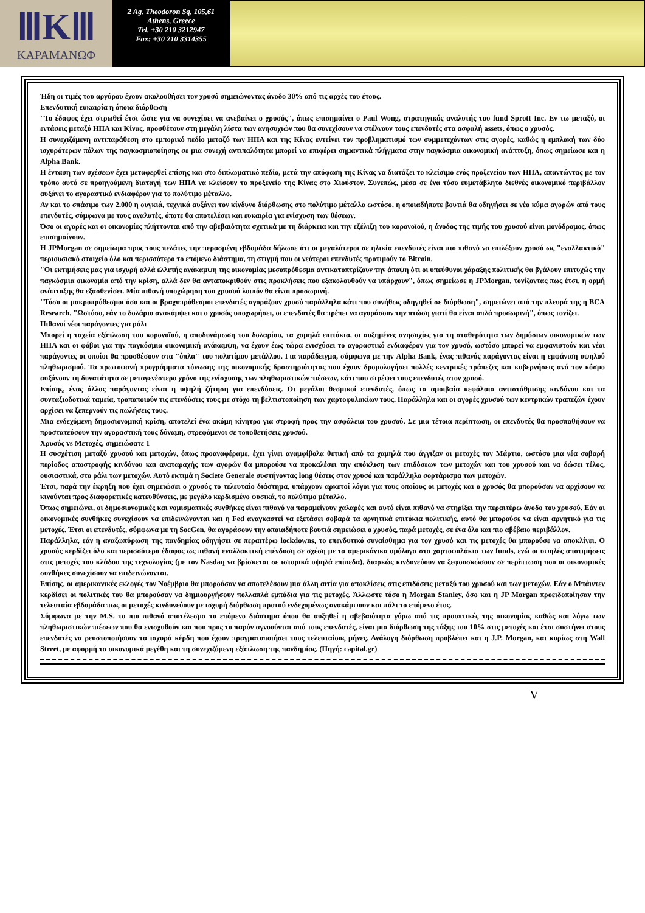ⅢKⅢ
ΚΑΡΑΜΑΝΩΦ
2 Ag. Theodoron Sq, 105,61
Athens, Greece
Tel. +30 210 3212947
Fax: +30 210 3314355
Ήδη οι τιμές του αργύρου έχουν ακολουθήσει τον χρυσό σημειώνοντας άνοδο 30% από τις αρχές του έτους.
Επενδυτική ευκαιρία η όποια διόρθωση
"Το έδαφος έχει στρωθεί έτσι ώστε για να συνεχίσει να ανεβαίνει ο χρυσός", όπως επισημαίνει ο Paul Wong, στρατηγικός αναλυτής του fund Sprott Inc. Εν τω μεταξύ, οι εντάσεις μεταξύ ΗΠΑ και Κίνας, προσθέτουν στη μεγάλη λίστα των ανησυχιών που θα συνεχίσουν να στέλνουν τους επενδυτές στα ασφαλή assets, όπως ο χρυσός.
Η συνεχιζόμενη αντιπαράθεση στο εμπορικό πεδίο μεταξύ των ΗΠΑ και της Κίνας εντείνει τον προβληματισμό των συμμετεχόντων στις αγορές, καθώς η εμπλοκή των δύο ισχυρότερων πόλων της παγκοσμιοποίησης σε μια συνεχή αντιπαλότητα μπορεί να επιφέρει σημαντικά πλήγματα στην παγκόσμια οικονομική ανάπτυξη, όπως σημείωσε και η Alpha Bank.
Η ένταση των σχέσεων έχει μεταφερθεί επίσης και στο διπλωματικό πεδίο, μετά την απόφαση της Κίνας να διατάξει το κλείσιμο ενός προξενείου των ΗΠΑ, απαντώντας με τον τρόπο αυτό σε προηγούμενη διαταγή των ΗΠΑ να κλείσουν το προξενείο της Κίνας στο Χιούστον. Συνεπώς, μέσα σε ένα τόσο ευμετάβλητο διεθνές οικονομικό περιβάλλον αυξάνει το αγοραστικό ενδιαφέρον για το πολύτιμο μέταλλο.
Αν και το σπάσιμο των 2.000 η ουγκιά, τεχνικά αυξάνει τον κίνδυνο διόρθωσης στο πολύτιμο μέταλλο ωστόσο, η οποιαδήποτε βουτιά θα οδηγήσει σε νέο κύμα αγορών από τους επενδυτές, σύμφωνα με τους αναλυτές, όποτε θα αποτελέσει και ευκαιρία για ενίσχυση των θέσεων.
Όσο οι αγορές και οι οικονομίες πλήττονται από την αβεβαιότητα σχετικά με τη διάρκεια και την εξέλιξη του κορονοϊού, η άνοδος της τιμής του χρυσού είναι μονόδρομος, όπως επισημαίνουν.
Η JPMorgan σε σημείωμα προς τους πελάτες την περασμένη εβδομάδα δήλωσε ότι οι μεγαλύτεροι σε ηλικία επενδυτές είναι πιο πιθανό να επιλέξουν χρυσό ως "εναλλακτικό" περιουσιακό στοιχείο όλο και περισσότερο το επόμενο διάστημα, τη στιγμή που οι νεότεροι επενδυτές προτιμούν το Bitcoin.
"Οι εκτιμήσεις μας για ισχυρή αλλά ελλιπής ανάκαμψη της οικονομίας μεσοπρόθεσμα αντικατοπτρίζουν την άποψη ότι οι υπεύθυνοι χάραξης πολιτικής θα βγάλουν επιτυχώς την παγκόσμια οικονομία από την κρίση, αλλά δεν θα ανταποκριθούν στις προκλήσεις που εξακολουθούν να υπάρχουν", όπως σημείωσε η JPMorgan, τονίζοντας πως έτσι, η ορμή ανάπτυξης θα εξασθενίσει. Μία πιθανή υποχώρηση του χρυσού λοιπόν θα είναι προσωρινή.
"Τόσο οι μακροπρόθεσμοι όσο και οι βραχυπρόθεσμοι επενδυτές αγοράζουν χρυσό παράλληλα κάτι που συνήθως οδηγηθεί σε διόρθωση", σημειώνει από την πλευρά της η BCA Research. "Ωστόσο, εάν το δολάριο ανακάμψει και ο χρυσός υποχωρήσει, οι επενδυτές θα πρέπει να αγοράσουν την πτώση γιατί θα είναι απλά προσωρινή", όπως τονίζει.
Πιθανοί νέοι παράγοντες για ράλι
Μπορεί η ταχεία εξάπλωση του κορονοϊού, η αποδυνάμωση του δολαρίου, τα χαμηλά επιτόκια, οι αυξημένες ανησυχίες για τη σταθερότητα των δημόσιων οικονομικών των ΗΠΑ και οι φόβοι για την παγκόσμια οικονομική ανάκαμψη, να έχουν έως τώρα ενισχύσει το αγοραστικό ενδιαφέρον για τον χρυσό, ωστόσο μπορεί να εμφανιστούν και νέοι παράγοντες οι οποίοι θα προσθέσουν στα "όπλα" του πολυτίμου μετάλλου. Για παράδειγμα, σύμφωνα με την Alpha Bank, ένας πιθανός παράγοντας είναι η εμφάνιση υψηλού πληθωρισμού. Τα πρωτοφανή προγράμματα τόνωσης της οικονομικής δραστηριότητας που έχουν δρομολογήσει πολλές κεντρικές τράπεζες και κυβερνήσεις ανά τον κόσμο αυξάνουν τη δυνατότητα σε μεταγενέστερο χρόνο της ενίσχυσης των πληθωριστικών πιέσεων, κάτι που στρέψει τους επενδυτές στον χρυσό.
Επίσης, ένας άλλος παράγοντας είναι η υψηλή ζήτηση για επενδύσεις. Οι μεγάλοι θεσμικοί επενδυτές, όπως τα αμοιβαία κεφάλαια αντιστάθμισης κινδύνου και τα συνταξιοδοτικά ταμεία, τροποποιούν τις επενδύσεις τους με στόχο τη βελτιστοποίηση των χαρτοφυλακίων τους. Παράλληλα και οι αγορές χρυσού των κεντρικών τραπεζών έχουν αρχίσει να ξεπερνούν τις πωλήσεις τους.
Μια ενδεχόμενη δημοσιονομική κρίση, αποτελεί ένα ακόμη κίνητρο για στροφή προς την ασφάλεια του χρυσού. Σε μια τέτοια περίπτωση, οι επενδυτές θα προσπαθήσουν να προστατεύσουν την αγοραστική τους δύναμη, στρεφόμενοι σε τοποθετήσεις χρυσού.
Χρυσός vs Μετοχές, σημειώσατε 1
Η συσχέτιση μεταξύ χρυσού και μετοχών, όπως προαναφέραμε, έχει γίνει αναμφίβολα θετική από τα χαμηλά που άγγιξαν οι μετοχές τον Μάρτιο, ωστόσο μια νέα σοβαρή περίοδος αποστροφής κινδύνου και αναταραχής των αγορών θα μπορούσε να προκαλέσει την απόκλιση των επιδόσεων των μετοχών και του χρυσού και να δώσει τέλος, ουσιαστικά, στο ράλι των μετοχών. Αυτό εκτιμά η Societe Generale συστήνοντας long θέσεις στον χρυσό και παράλληλο σορτάρισμα των μετοχών.
Έτσι, παρά την έκρηξη που έχει σημειώσει ο χρυσός το τελευταίο διάστημα, υπάρχουν αρκετοί λόγοι για τους οποίους οι μετοχές και ο χρυσός θα μπορούσαν να αρχίσουν να κινούνται προς διαφορετικές κατευθύνσεις, με μεγάλο κερδισμένο φυσικά, το πολύτιμο μέταλλο.
Όπως σημειώνει, οι δημοσιονομικές και νομισματικές συνθήκες είναι πιθανό να παραμείνουν χαλαρές και αυτό είναι πιθανό να στηρίξει την περαιτέρω άνοδο του χρυσού. Εάν οι οικονομικές συνθήκες συνεχίσουν να επιδεινώνονται και η Fed αναγκαστεί να εξετάσει σοβαρά τα αρνητικά επιτόκια πολιτικής, αυτό θα μπορούσε να είναι αρνητικό για τις μετοχές. Έτσι οι επενδυτές, σύμφωνα με τη SocGen, θα αγοράσουν την οποιαδήποτε βουτιά σημειώσει ο χρυσός, παρά μετοχές, σε ένα όλο και πιο αβέβαιο περιβάλλον.
Παράλληλα, εάν η αναζωπύρωση της πανδημίας οδηγήσει σε περαιτέρω lockdowns, το επενδυτικό συναίσθημα για τον χρυσό και τις μετοχές θα μπορούσε να αποκλίνει. Ο χρυσός κερδίζει όλο και περισσότερο έδαφος ως πιθανή εναλλακτική επένδυση σε σχέση με τα αμερικάνικα ομόλογα στα χαρτοφυλάκια των funds, ενώ οι υψηλές αποτιμήσεις στις μετοχές του κλάδου της τεχνολογίας (με τον Nasdaq να βρίσκεται σε ιστορικά υψηλά επίπεδα), διαρκώς κινδυνεύουν να ξεφουσκώσουν σε περίπτωση που οι οικονομικές συνθήκες συνεχίσουν να επιδεινώνονται.
Επίσης, οι αμερικανικές εκλογές τον Νοέμβριο θα μπορούσαν να αποτελέσουν μια άλλη αιτία για αποκλίσεις στις επιδόσεις μεταξύ του χρυσού και των μετοχών. Εάν ο Μπάιντεν κερδίσει οι πολιτικές του θα μπορούσαν να δημιουργήσουν πολλαπλά εμπόδια για τις μετοχές. Άλλωστε τόσο η Morgan Stanley, όσο και η JP Morgan προειδοποίησαν την τελευταία εβδομάδα πως οι μετοχές κινδυνεύουν με ισχυρή διόρθωση προτού ενδεχομένως ανακάμψουν και πάλι το επόμενο έτος.
Σύμφωνα με την M.S. το πιο πιθανό αποτέλεσμα το επόμενο διάστημα όπου θα αυξηθεί η αβεβαιότητα γύρω από τις προοπτικές της οικονομίας καθώς και λόγω των πληθωριστικών πιέσεων που θα ενισχυθούν και που προς το παρόν αγνοούνται από τους επενδυτές, είναι μια διόρθωση της τάξης του 10% στις μετοχές και έτσι συστήνει στους επενδυτές να ρευστοποιήσουν τα ισχυρά κέρδη που έχουν πραγματοποιήσει τους τελευταίους μήνες. Ανάλογη διόρθωση προβλέπει και η J.P. Morgan, και κυρίως στη Wall Street, με αφορμή τα οικονομικά μεγέθη και τη συνεχιζόμενη εξάπλωση της πανδημίας. (Πηγή: capital.gr)
V